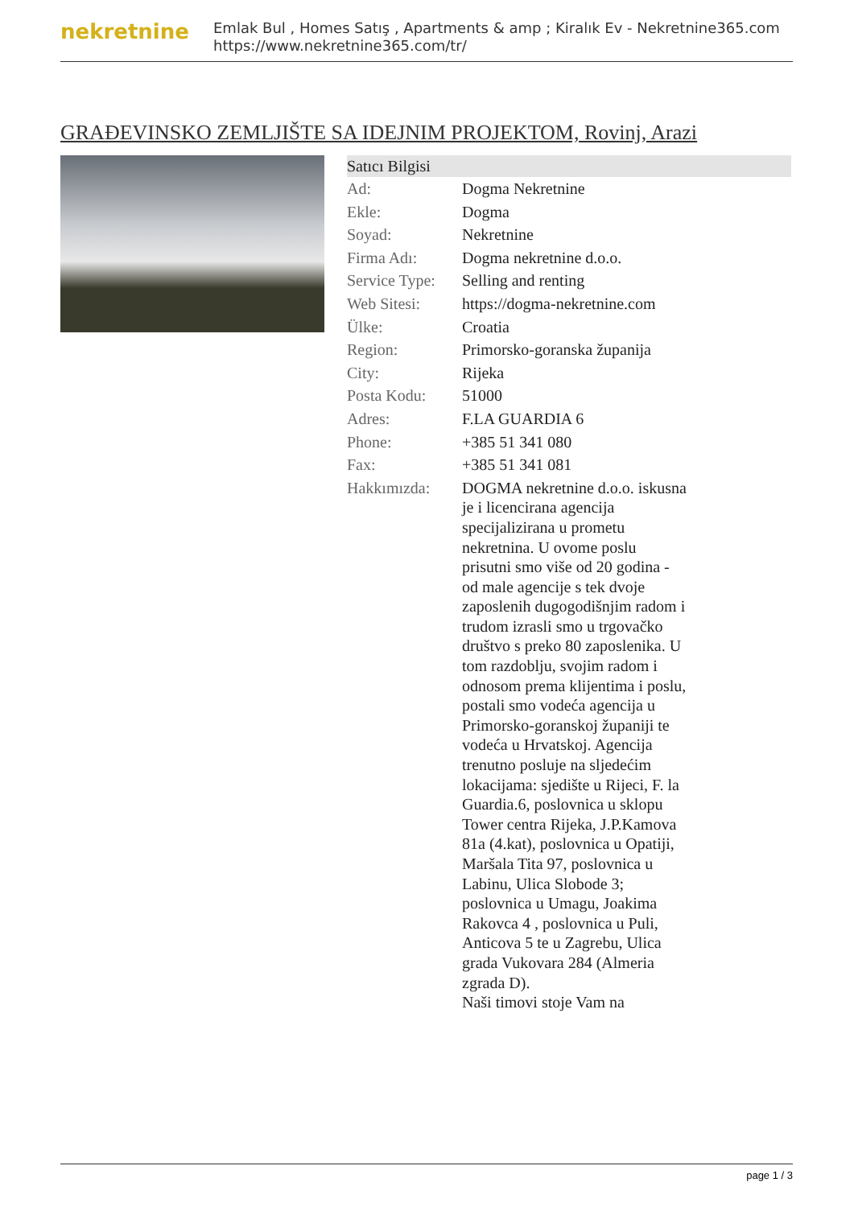nekretnine
Emlak Bul , Homes Satış , Apartments & amp ; Kiralık Ev - Nekretnine365.com
https://www.nekretnine365.com/tr/
GRAĐEVINSKO ZEMLJIŠTE SA IDEJNIM PROJEKTOM, Rovinj, Arazi
| Satıcı Bilgisi | |
| --- | --- |
| Ad: | Dogma Nekretnine |
| Ekle: | Dogma |
| Soyad: | Nekretnine |
| Firma Adı: | Dogma nekretnine d.o.o. |
| Service Type: | Selling and renting |
| Web Sitesi: | https://dogma-nekretnine.com |
| Ülke: | Croatia |
| Region: | Primorsko-goranska županija |
| City: | Rijeka |
| Posta Kodu: | 51000 |
| Adres: | F.LA GUARDIA 6 |
| Phone: | +385 51 341 080 |
| Fax: | +385 51 341 081 |
| Hakkımızda: | DOGMA nekretnine d.o.o. iskusna je i licencirana agencija specijalizirana u prometu nekretnina. U ovome poslu prisutni smo više od 20 godina - od male agencije s tek dvoje zaposlenih dugogodišnjim radom i trudom izrasli smo u trgovačko društvo s preko 80 zaposlenika. U tom razdoblju, svojim radom i odnosom prema klijentima i poslu, postali smo vodeća agencija u Primorsko-goranskoj županiji te vodeća u Hrvatskoj. Agencija trenutno posluje na sljedećim lokacijama: sjedište u Rijeci, F. la Guardia.6, poslovnica u sklopu Tower centra Rijeka, J.P.Kamova 81a (4.kat), poslovnica u Opatiji, Maršala Tita 97, poslovnica u Labinu, Ulica Slobode 3; poslovnica u Umagu, Joakima Rakovca 4 , poslovnica u Puli, Anticova 5 te u Zagrebu, Ulica grada Vukovara 284 (Almeria zgrada D). Naši timovi stoje Vam na |
page 1 / 3